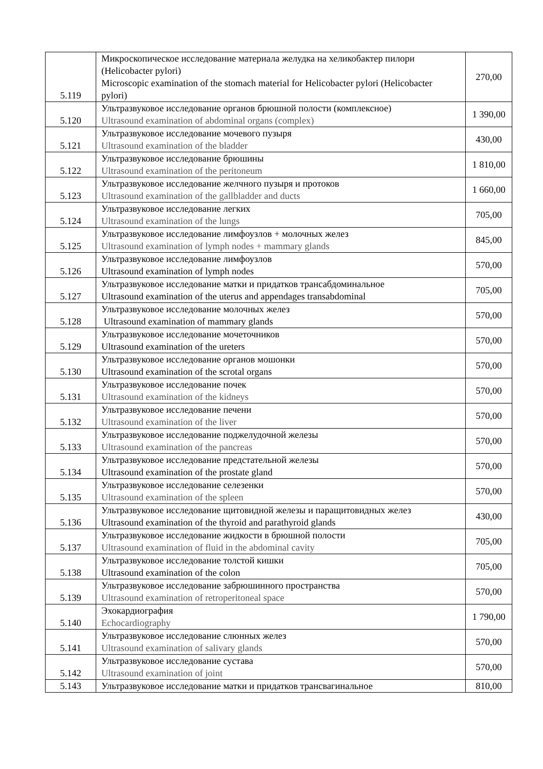| 5.119 | Микроскопическое исследование материала желудка на хеликобактер пилори (Helicobacter pylori) Microscopic examination of the stomach material for Helicobacter pylori (Helicobacter pylori) | 270,00 |
| 5.120 | Ультразвуковое исследование органов брюшной полости (комплексное) Ultrasound examination of abdominal organs (complex) | 1 390,00 |
| 5.121 | Ультразвуковое исследование мочевого пузыря Ultrasound examination of the bladder | 430,00 |
| 5.122 | Ультразвуковое исследование брюшины Ultrasound examination of the peritoneum | 1 810,00 |
| 5.123 | Ультразвуковое исследование желчного пузыря и протоков Ultrasound examination of the gallbladder and ducts | 1 660,00 |
| 5.124 | Ультразвуковое исследование легких Ultrasound examination of the lungs | 705,00 |
| 5.125 | Ультразвуковое исследование лимфоузлов + молочных желез Ultrasound examination of lymph nodes + mammary glands | 845,00 |
| 5.126 | Ультразвуковое исследование лимфоузлов Ultrasound examination of lymph nodes | 570,00 |
| 5.127 | Ультразвуковое исследование матки и придатков трансабдоминальное Ultrasound examination of the uterus and appendages transabdominal | 705,00 |
| 5.128 | Ультразвуковое исследование молочных желез Ultrasound examination of mammary glands | 570,00 |
| 5.129 | Ультразвуковое исследование мочеточников Ultrasound examination of the ureters | 570,00 |
| 5.130 | Ультразвуковое исследование органов мошонки Ultrasound examination of the scrotal organs | 570,00 |
| 5.131 | Ультразвуковое исследование почек Ultrasound examination of the kidneys | 570,00 |
| 5.132 | Ультразвуковое исследование печени Ultrasound examination of the liver | 570,00 |
| 5.133 | Ультразвуковое исследование поджелудочной железы Ultrasound examination of the pancreas | 570,00 |
| 5.134 | Ультразвуковое исследование предстательной железы Ultrasound examination of the prostate gland | 570,00 |
| 5.135 | Ультразвуковое исследование селезенки Ultrasound examination of the spleen | 570,00 |
| 5.136 | Ультразвуковое исследование щитовидной железы и паращитовидных желез Ultrasound examination of the thyroid and parathyroid glands | 430,00 |
| 5.137 | Ультразвуковое исследование жидкости в брюшной полости Ultrasound examination of fluid in the abdominal cavity | 705,00 |
| 5.138 | Ультразвуковое исследование толстой кишки Ultrasound examination of the colon | 705,00 |
| 5.139 | Ультразвуковое исследование забрюшинного пространства Ultrasound examination of retroperitoneal space | 570,00 |
| 5.140 | Эхокардиография Echocardiography | 1 790,00 |
| 5.141 | Ультразвуковое исследование слюнных желез Ultrasound examination of salivary glands | 570,00 |
| 5.142 | Ультразвуковое исследование сустава Ultrasound examination of joint | 570,00 |
| 5.143 | Ультразвуковое исследование матки и придатков трансвагинальное | 810,00 |